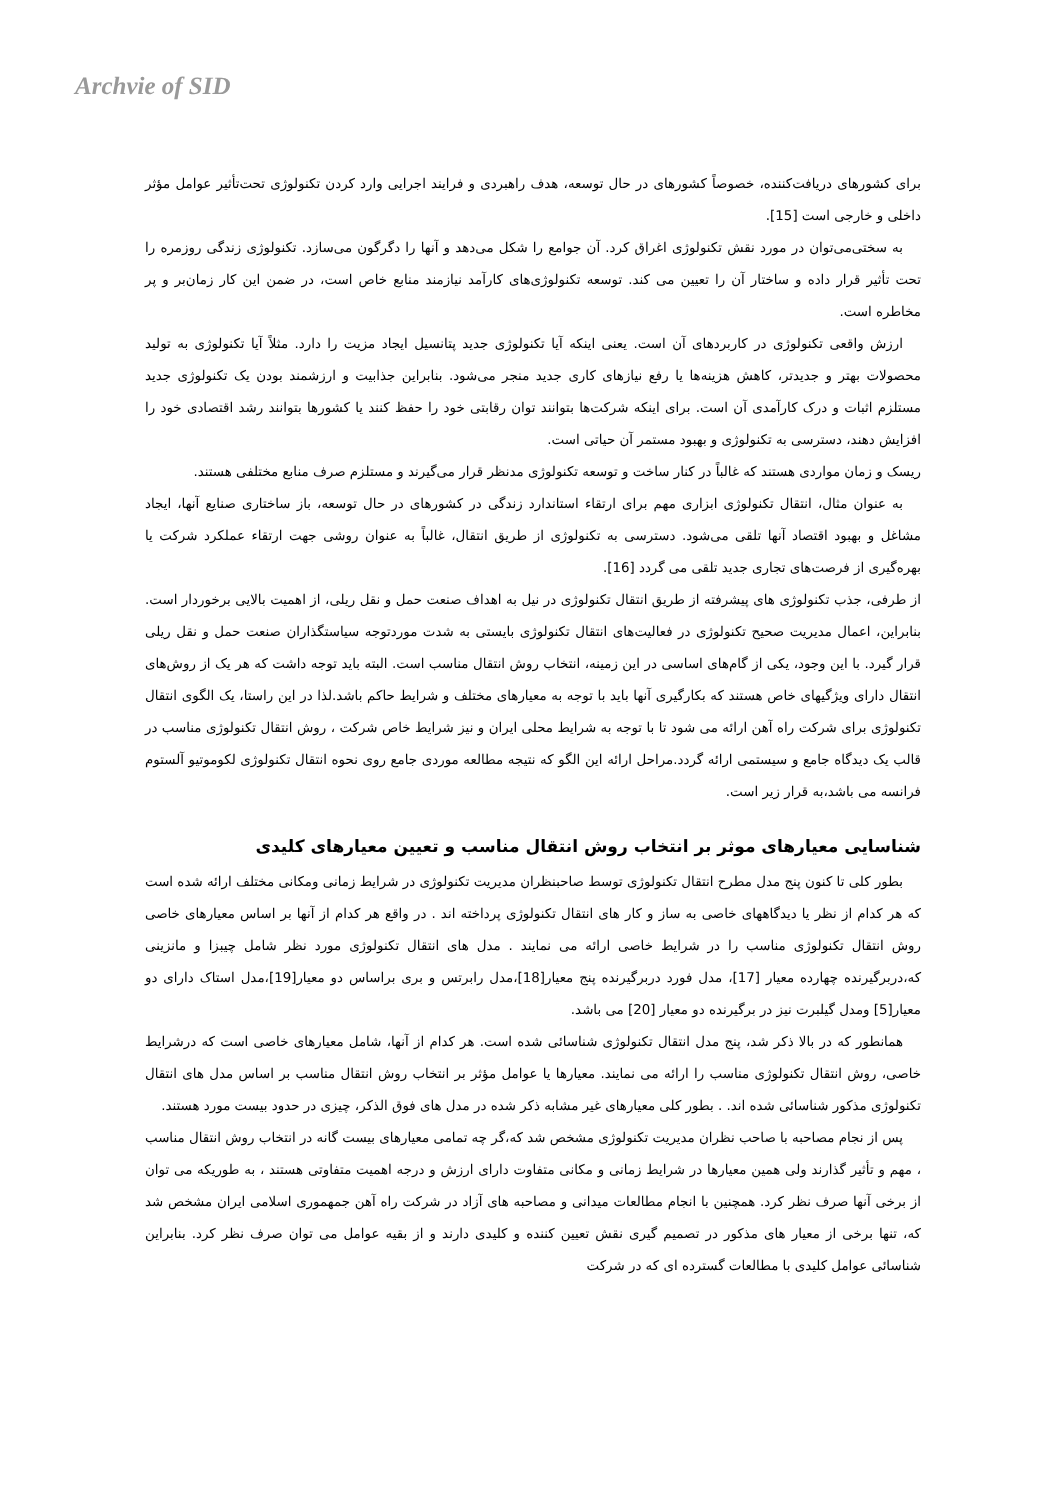Archvie of SID
برای کشورهای دریافت‌کننده، خصوصاً کشورهای در حال توسعه، هدف راهبردی و فرایند اجرایی وارد کردن تکنولوژی تحت‌تأثیر عوامل مؤثر داخلی و خارجی است [15].
به سختی‌می‌توان در مورد نقش تکنولوژی اغراق کرد. آن جوامع را شکل می‌دهد و آنها را دگرگون می‌سازد. تکنولوژی زندگی روزمره را تحت تأثیر قرار داده و ساختار آن را تعیین می کند. توسعه تکنولوژی‌های کارآمد نیازمند منابع خاص است، در ضمن این کار زمان‌بر و پر مخاطره است.
ارزش واقعی تکنولوژی در کاربردهای آن است. یعنی اینکه آیا تکنولوژی جدید پتانسیل ایجاد مزیت را دارد. مثلاً آیا تکنولوژی به تولید محصولات بهتر و جدیدتر، کاهش هزینه‌ها یا رفع نیازهای کاری جدید منجر می‌شود. بنابراین جذابیت و ارزشمند بودن یک تکنولوژی جدید مستلزم اثبات و درک کارآمدی آن است. برای اینکه شرکت‌ها بتوانند توان رقابتی خود را حفظ کنند یا کشورها بتوانند رشد اقتصادی خود را افزایش دهند، دسترسی به تکنولوژی و بهبود مستمر آن حیاتی است.
ریسک و زمان مواردی هستند که غالباً در کنار ساخت و توسعه تکنولوژی مدنظر قرار می‌گیرند و مستلزم صرف منابع مختلفی هستند.
به عنوان مثال، انتقال تکنولوژی ابزاری مهم برای ارتقاء استاندارد زندگی در کشورهای در حال توسعه، باز ساختاری صنایع آنها، ایجاد مشاغل و بهبود اقتصاد آنها تلقی می‌شود. دسترسی به تکنولوژی از طریق انتقال، غالباً به عنوان روشی جهت ارتقاء عملکرد شرکت یا بهره‌گیری از فرصت‌های تجاری جدید تلقی می گردد [16].
از طرفی، جذب تکنولوژی های پیشرفته از طریق انتقال تکنولوژی در نیل به اهداف صنعت حمل و نقل ریلی، از اهمیت بالایی برخوردار است. بنابراین، اعمال مدیریت صحیح تکنولوژی در فعالیت‌های انتقال تکنولوژی بایستی به شدت موردتوجه سیاستگذاران صنعت حمل و نقل ریلی قرار گیرد. با این وجود، یکی از گام‌های اساسی در این زمینه، انتخاب روش انتقال مناسب است. البته باید توجه داشت که هر یک از روش‌های انتقال دارای ویژگیهای خاص هستند که بکارگیری آنها باید با توجه به معیارهای مختلف و شرایط حاکم باشد.لذا در این راستا، یک الگوی انتقال تکنولوژی برای شرکت راه آهن ارائه می شود تا با توجه به شرایط محلی ایران و نیز شرایط خاص شرکت ، روش انتقال تکنولوژی مناسب در قالب یک دیدگاه جامع و سیستمی ارائه گردد.مراحل ارائه این الگو که نتیجه مطالعه موردی جامع روی نحوه انتقال تکنولوژی لکوموتیو آلستوم فرانسه می باشد،به قرار زیر است.
شناسایی معیارهای موثر بر انتخاب روش انتقال مناسب و تعیین معیارهای کلیدی
بطور کلی تا کنون پنج مدل مطرح انتقال تکنولوژی توسط صاحبنظران مدیریت تکنولوژی در شرایط زمانی ومکانی مختلف ارائه شده است که هر کدام از نظر یا دیدگاههای خاصی به ساز و کار های انتقال تکنولوژی پرداخته اند . در واقع هر کدام از آنها بر اساس معیارهای خاصی روش انتقال تکنولوژی مناسب را در شرایط خاصی ارائه می نمایند . مدل های انتقال تکنولوژی مورد نظر شامل چیبزا و مانزینی که،دربرگیرنده چهارده معیار [17]، مدل فورد دربرگیرنده پنج معیار[18]،مدل رابرتس و بری براساس دو معیار[19]،مدل استاک دارای دو معیار[5] ومدل گیلبرت نیز در برگیرنده دو معیار [20] می باشد.
همانطور که در بالا ذکر شد، پنج مدل انتقال تکنولوژی شناسائی شده است. هر کدام از آنها، شامل معیارهای خاصی است که درشرایط خاصی، روش انتقال تکنولوژی مناسب را ارائه می نمایند. معیارها یا عوامل مؤثر بر انتخاب روش انتقال مناسب بر اساس مدل های انتقال تکنولوژی مذکور شناسائی شده اند. . بطور کلی معیارهای غیر مشابه ذکر شده در مدل های فوق الذکر، چیزی در حدود بیست مورد هستند.
پس از نجام مصاحبه با صاحب نظران مدیریت تکنولوژی مشخص شد که،گر چه تمامی معیارهای بیست گانه در انتخاب روش انتقال مناسب ، مهم و تأثیر گذارند ولی همین معیارها در شرایط زمانی و مکانی متفاوت دارای ارزش و درجه اهمیت متفاوتی هستند ، به طوریکه می توان از برخی آنها صرف نظر کرد. همچنین با انجام مطالعات میدانی و مصاحبه های آزاد در شرکت راه آهن جمهموری اسلامی ایران مشخص شد که، تنها برخی از معیار های مذکور در تصمیم گیری نقش تعیین کننده و کلیدی دارند و از بقیه عوامل می توان صرف نظر کرد. بنابراین شناسائی عوامل کلیدی با مطالعات گسترده ای که در شرکت